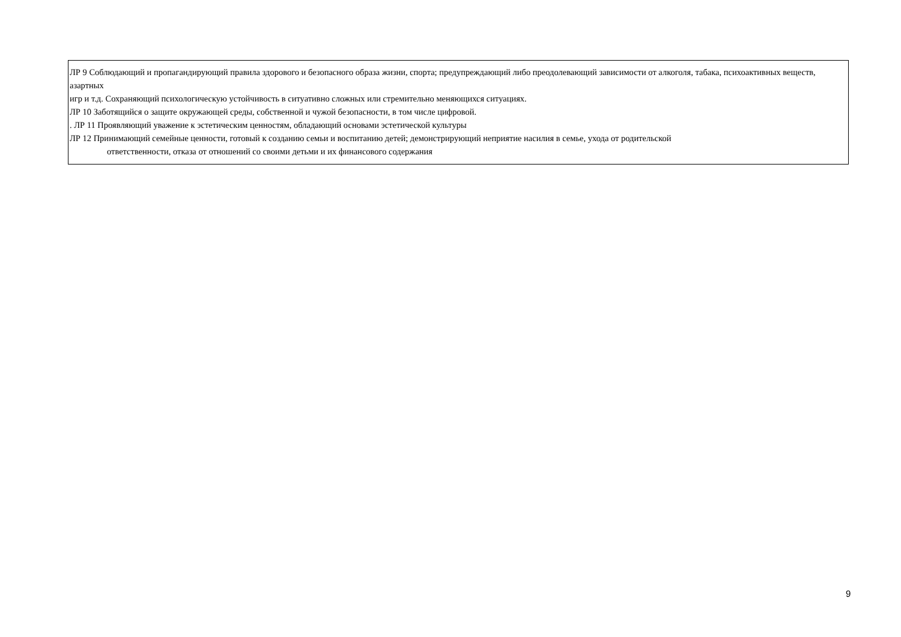| ЛР 9 Соблюдающий и пропагандирующий правила здорового и безопасного образа жизни, спорта; предупреждающий либо преодолевающий зависимости от алкоголя, табака, психоактивных веществ, азартных игр и т.д. Сохраняющий психологическую устойчивость в ситуативно сложных или стремительно меняющихся ситуациях. ЛР 10 Заботящийся о защите окружающей среды, собственной и чужой безопасности, в том числе цифровой. . ЛР 11 Проявляющий уважение к эстетическим ценностям, обладающий основами эстетической культуры ЛР 12 Принимающий семейные ценности, готовый к созданию семьи и воспитанию детей; демонстрирующий неприятие насилия в семье, ухода от родительской ответственности, отказа от отношений со своими детьми и их финансового содержания |
9